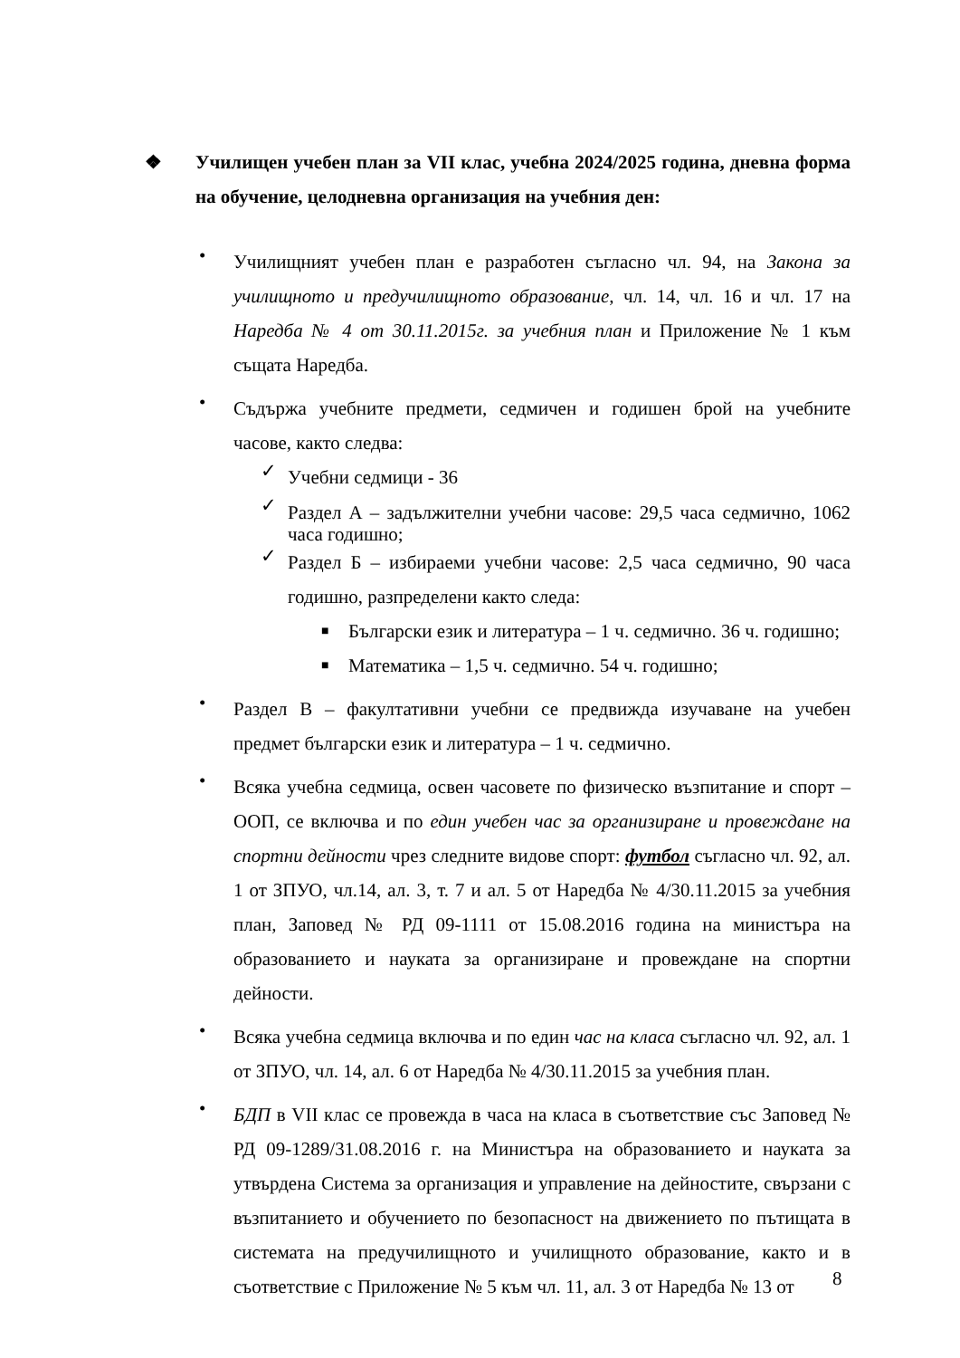❖
Училищен учебен план за VII клас, учебна 2024/2025 година, дневна форма на обучение, целодневна организация на учебния ден:
•
Училищният учебен план е разработен съгласно чл. 94, на Закона за училищното и предучилищното образование, чл. 14, чл. 16 и чл. 17 на Наредба № 4 от 30.11.2015г. за учебния план и Приложение № 1 към същата Наредба.
•
Съдържа учебните предмети, седмичен и годишен брой на учебните часове, както следва:
✓
Учебни седмици - 36
✓
Раздел А – задължителни учебни часове: 29,5 часа седмично, 1062 часа годишно;
✓
Раздел Б – избираеми учебни часове: 2,5 часа седмично, 90 часа годишно, разпределени както следа:
■
Български език и литература – 1 ч. седмично. 36 ч. годишно;
■
Математика – 1,5 ч. седмично. 54 ч. годишно;
•
Раздел В – факултативни учебни се предвижда изучаване на учебен предмет български език и литература – 1 ч. седмично.
•
Всяка учебна седмица, освен часовете по физическо възпитание и спорт – ООП, се включва и по един учебен час за организиране и провеждане на спортни дейности чрез следните видове спорт: футбол съгласно чл. 92, ал. 1 от ЗПУО, чл.14, ал. 3, т. 7 и ал. 5 от Наредба № 4/30.11.2015 за учебния план, Заповед № РД 09-1111 от 15.08.2016 година на министъра на образованието и науката за организиране и провеждане на спортни дейности.
•
Всяка учебна седмица включва и по един час на класа съгласно чл. 92, ал. 1 от ЗПУО, чл. 14, ал. 6 от Наредба № 4/30.11.2015 за учебния план.
•
БДП в VII клас се провежда в часа на класа в съответствие със Заповед № РД 09-1289/31.08.2016 г. на Министъра на образованието и науката за утвърдена Система за организация и управление на дейностите, свързани с възпитанието и обучението по безопасност на движението по пътищата в системата на предучилищното и училищното образование, както и в съответствие с Приложение № 5 към чл. 11, ал. 3 от Наредба № 13 от
8